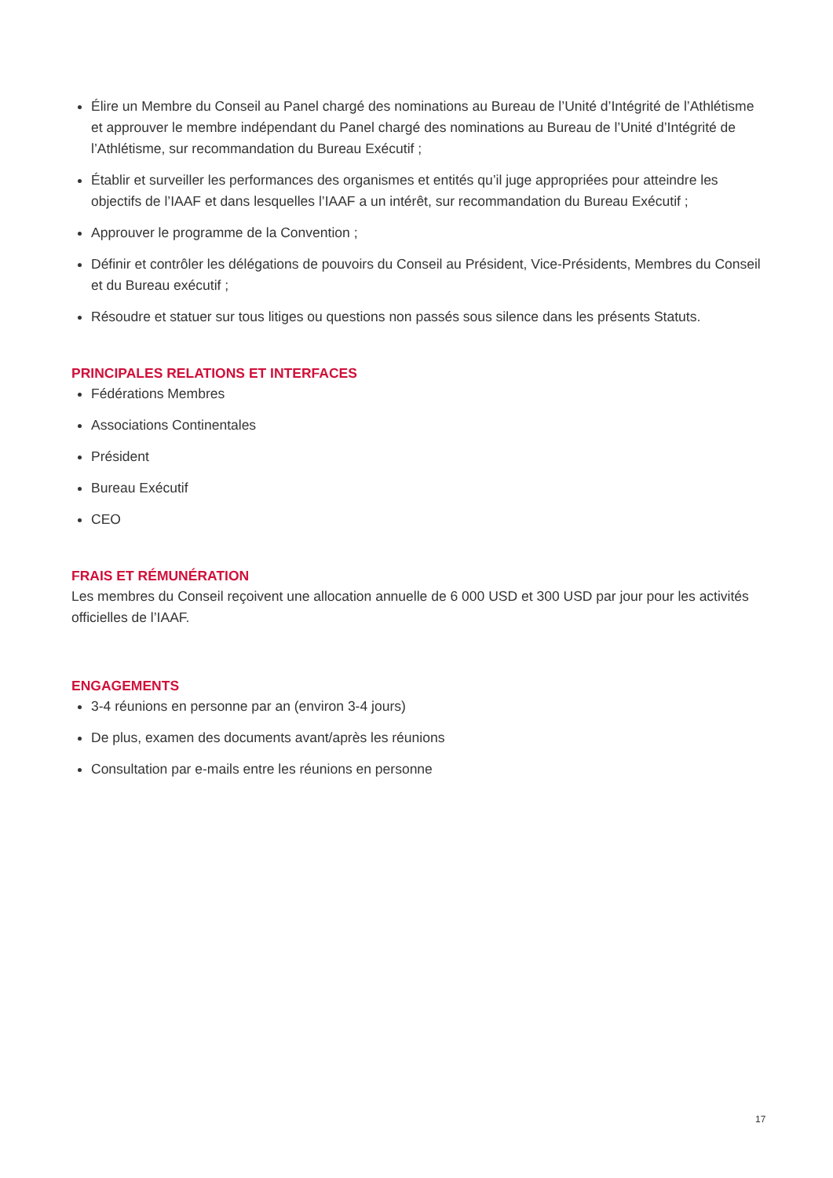Élire un Membre du Conseil au Panel chargé des nominations au Bureau de l’Unité d’Intégrité de l’Athlétisme et approuver le membre indépendant du Panel chargé des nominations au Bureau de l’Unité d’Intégrité de l’Athlétisme, sur recommandation du Bureau Exécutif ;
Établir et surveiller les performances des organismes et entités qu’il juge appropriées pour atteindre les objectifs de l’IAAF et dans lesquelles l’IAAF a un intérêt, sur recommandation du Bureau Exécutif ;
Approuver le programme de la Convention ;
Définir et contrôler les délégations de pouvoirs du Conseil au Président, Vice-Présidents, Membres du Conseil et du Bureau exécutif ;
Résoudre et statuer sur tous litiges ou questions non passés sous silence dans les présents Statuts.
PRINCIPALES RELATIONS ET INTERFACES
Fédérations Membres
Associations Continentales
Président
Bureau Exécutif
CEO
FRAIS ET RÉMUNÉRATION
Les membres du Conseil reçoivent une allocation annuelle de 6 000 USD et 300 USD par jour pour les activités officielles de l’IAAF.
ENGAGEMENTS
3-4 réunions en personne par an (environ 3-4 jours)
De plus, examen des documents avant/après les réunions
Consultation par e-mails entre les réunions en personne
17